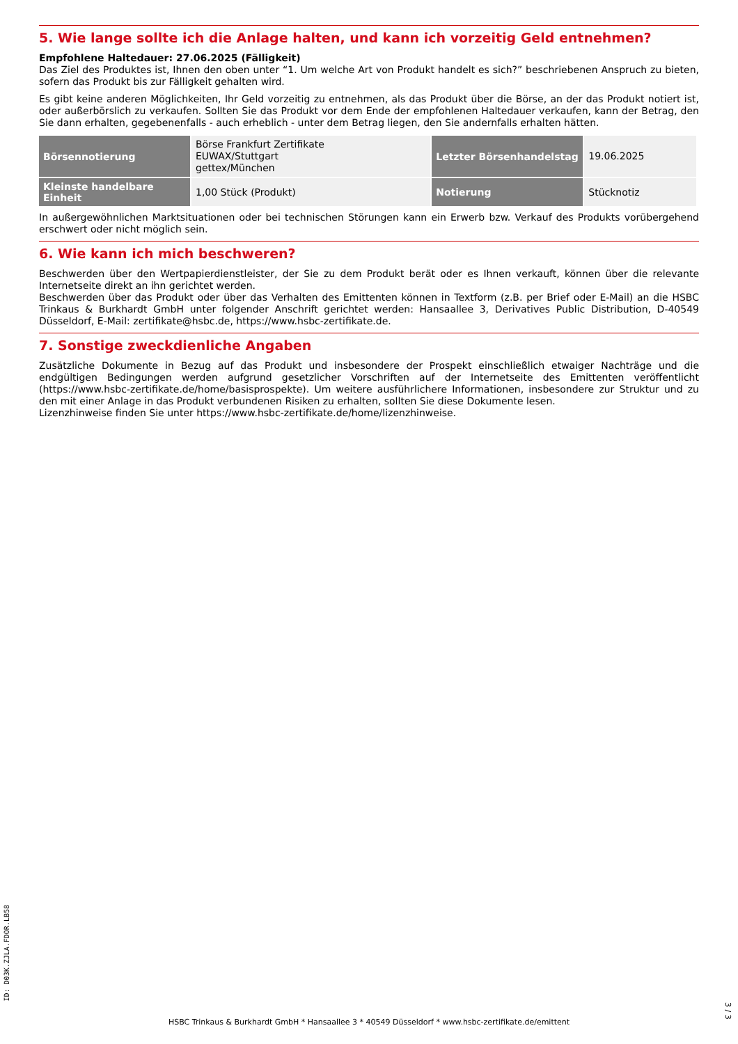5. Wie lange sollte ich die Anlage halten, und kann ich vorzeitig Geld entnehmen?
Empfohlene Haltedauer: 27.06.2025 (Fälligkeit)
Das Ziel des Produktes ist, Ihnen den oben unter “1. Um welche Art von Produkt handelt es sich?” beschriebenen Anspruch zu bieten, sofern das Produkt bis zur Fälligkeit gehalten wird.
Es gibt keine anderen Möglichkeiten, Ihr Geld vorzeitig zu entnehmen, als das Produkt über die Börse, an der das Produkt notiert ist, oder außerbörslich zu verkaufen. Sollten Sie das Produkt vor dem Ende der empfohlenen Haltedauer verkaufen, kann der Betrag, den Sie dann erhalten, gegebenenfalls - auch erheblich - unter dem Betrag liegen, den Sie andernfalls erhalten hätten.
| Börsennotierung | Börse Frankfurt Zertifikate EUWAX/Stuttgart gettex/München | Letzter Börsenhandelstag | 19.06.2025 |
| Kleinste handelbare Einheit | 1,00 Stück (Produkt) | Notierung | Stücknotiz |
In außergewöhnlichen Marktsituationen oder bei technischen Störungen kann ein Erwerb bzw. Verkauf des Produkts vorübergehend erschwert oder nicht möglich sein.
6. Wie kann ich mich beschweren?
Beschwerden über den Wertpapierdienstleister, der Sie zu dem Produkt berät oder es Ihnen verkauft, können über die relevante Internetseite direkt an ihn gerichtet werden.
Beschwerden über das Produkt oder über das Verhalten des Emittenten können in Textform (z.B. per Brief oder E-Mail) an die HSBC Trinkaus & Burkhardt GmbH unter folgender Anschrift gerichtet werden: Hansaallee 3, Derivatives Public Distribution, D-40549 Düsseldorf, E-Mail: zertifikate@hsbc.de, https://www.hsbc-zertifikate.de.
7. Sonstige zweckdienliche Angaben
Zusätzliche Dokumente in Bezug auf das Produkt und insbesondere der Prospekt einschließlich etwaiger Nachträge und die endgültigen Bedingungen werden aufgrund gesetzlicher Vorschriften auf der Internetseite des Emittenten veröffentlicht (https://www.hsbc-zertifikate.de/home/basisprospekte). Um weitere ausführlichere Informationen, insbesondere zur Struktur und zu den mit einer Anlage in das Produkt verbundenen Risiken zu erhalten, sollten Sie diese Dokumente lesen.
Lizenzhinweise finden Sie unter https://www.hsbc-zertifikate.de/home/lizenzhinweise.
ID: D03K.ZJLA.FDOR.LB58
HSBC Trinkaus & Burkhardt GmbH * Hansaallee 3 * 40549 Düsseldorf * www.hsbc-zertifikate.de/emittent
3 / 3